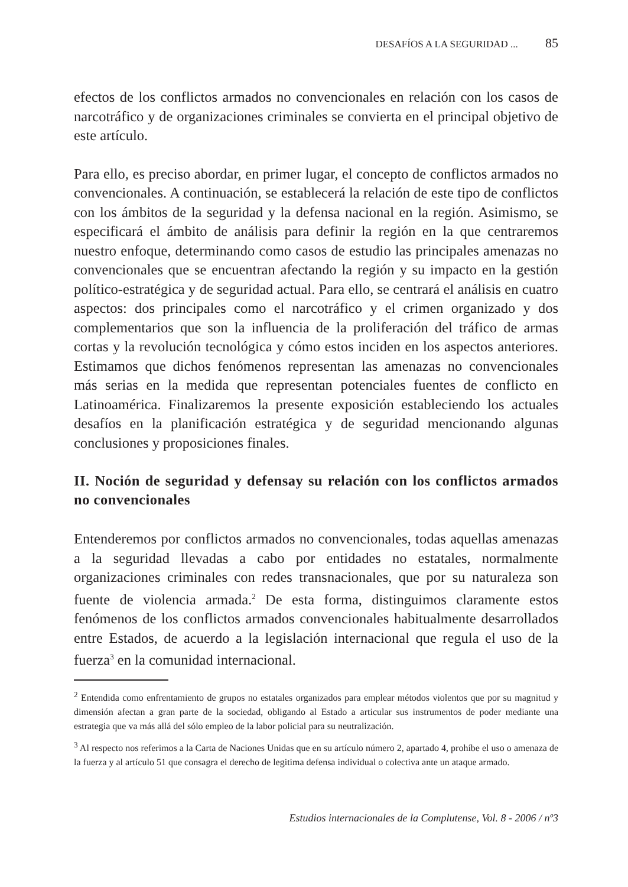DESAFÍOS A LA SEGURIDAD ... 85
efectos de los conflictos armados no convencionales en relación con los casos de narcotráfico y de organizaciones criminales se convierta en el principal objetivo de este artículo.
Para ello, es preciso abordar, en primer lugar, el concepto de conflictos armados no convencionales. A continuación, se establecerá la relación de este tipo de conflictos con los ámbitos de la seguridad y la defensa nacional en la región. Asimismo, se especificará el ámbito de análisis para definir la región en la que centraremos nuestro enfoque, determinando como casos de estudio las principales amenazas no convencionales que se encuentran afectando la región y su impacto en la gestión político-estratégica y de seguridad actual. Para ello, se centrará el análisis en cuatro aspectos: dos principales como el narcotráfico y el crimen organizado y dos complementarios que son la influencia de la proliferación del tráfico de armas cortas y la revolución tecnológica y cómo estos inciden en los aspectos anteriores. Estimamos que dichos fenómenos representan las amenazas no convencionales más serias en la medida que representan potenciales fuentes de conflicto en Latinoamérica. Finalizaremos la presente exposición estableciendo los actuales desafíos en la planificación estratégica y de seguridad mencionando algunas conclusiones y proposiciones finales.
II. Noción de seguridad y defensay su relación con los conflictos armados no convencionales
Entenderemos por conflictos armados no convencionales, todas aquellas amenazas a la seguridad llevadas a cabo por entidades no estatales, normalmente organizaciones criminales con redes transnacionales, que por su naturaleza son fuente de violencia armada.<sup>2</sup> De esta forma, distinguimos claramente estos fenómenos de los conflictos armados convencionales habitualmente desarrollados entre Estados, de acuerdo a la legislación internacional que regula el uso de la fuerza<sup>3</sup> en la comunidad internacional.
<sup>2</sup> Entendida como enfrentamiento de grupos no estatales organizados para emplear métodos violentos que por su magnitud y dimensión afectan a gran parte de la sociedad, obligando al Estado a articular sus instrumentos de poder mediante una estrategia que va más allá del sólo empleo de la labor policial para su neutralización.
<sup>3</sup> Al respecto nos referimos a la Carta de Naciones Unidas que en su artículo número 2, apartado 4, prohíbe el uso o amenaza de la fuerza y al artículo 51 que consagra el derecho de legitima defensa individual o colectiva ante un ataque armado.
Estudios internacionales de la Complutense, Vol. 8 - 2006 / nº3